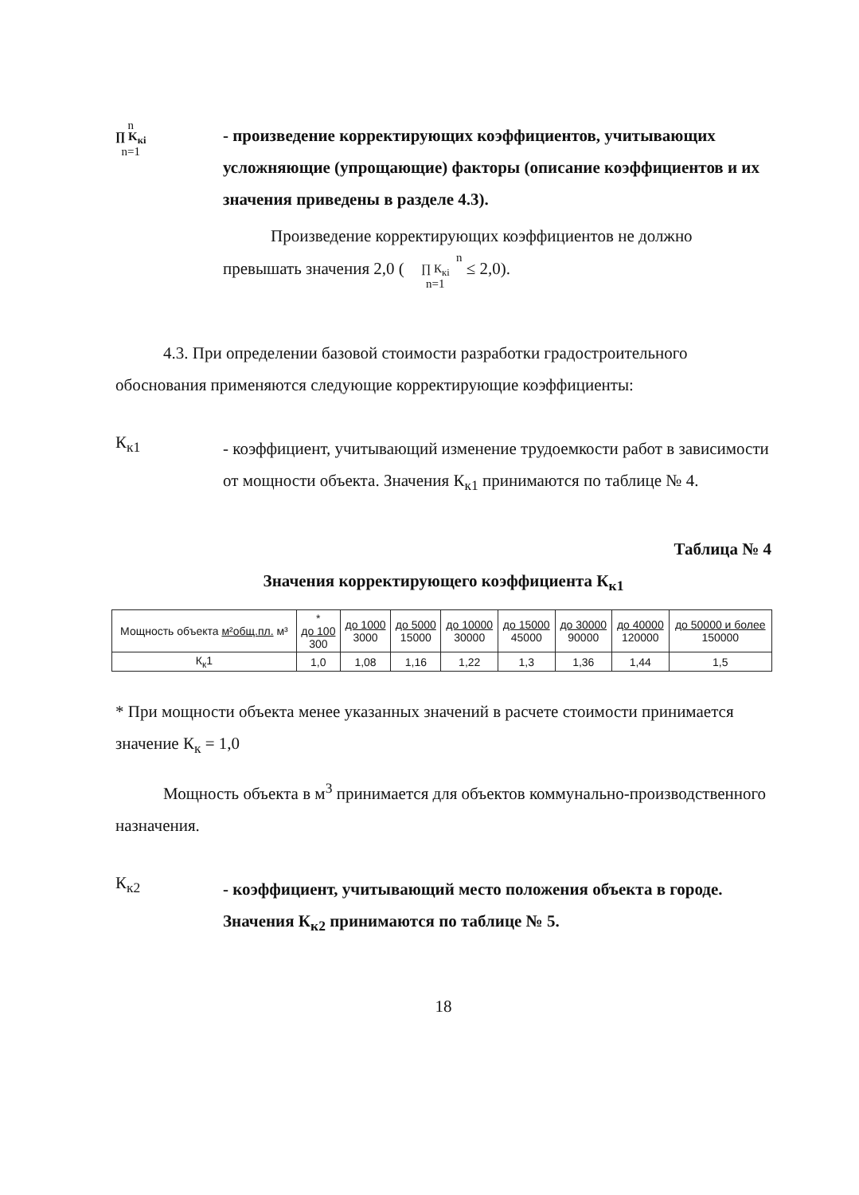n
∏ K<sub>кi</sub>
n=1
- произведение корректирующих коэффициентов, учитывающих усложняющие (упрощающие) факторы (описание коэффициентов и их значения приведены в разделе 4.3).
Произведение корректирующих коэффициентов не должно превышать значения 2,0 ( n
∏ К<sub>кi</sub>
n=1 ≤ 2,0).
4.3. При определении базовой стоимости разработки градостроительного обоснования применяются следующие корректирующие коэффициенты:
К<sub>к1</sub>
- коэффициент, учитывающий изменение трудоемкости работ в зависимости от мощности объекта. Значения К<sub>к1</sub> принимаются по таблице № 4.
Таблица № 4
Значения корректирующего коэффициента К<sub>к1</sub>
| Мощность объекта м²общ.пл. м³ | * до 100 300 | до 1000 3000 | до 5000 15000 | до 10000 30000 | до 15000 45000 | до 30000 90000 | до 40000 120000 | до 50000 и более 150000 |
| К<sub>к</sub>1 | 1,0 | 1,08 | 1,16 | 1,22 | 1,3 | 1,36 | 1,44 | 1,5 |
* При мощности объекта менее указанных значений в расчете стоимости принимается значение К<sub>к</sub> = 1,0
Мощность объекта в м<sup>3</sup> принимается для объектов коммунально-производственного назначения.
К<sub>к2</sub>
- коэффициент, учитывающий место положения объекта в городе. Значения К<sub>к2</sub> принимаются по таблице № 5.
18